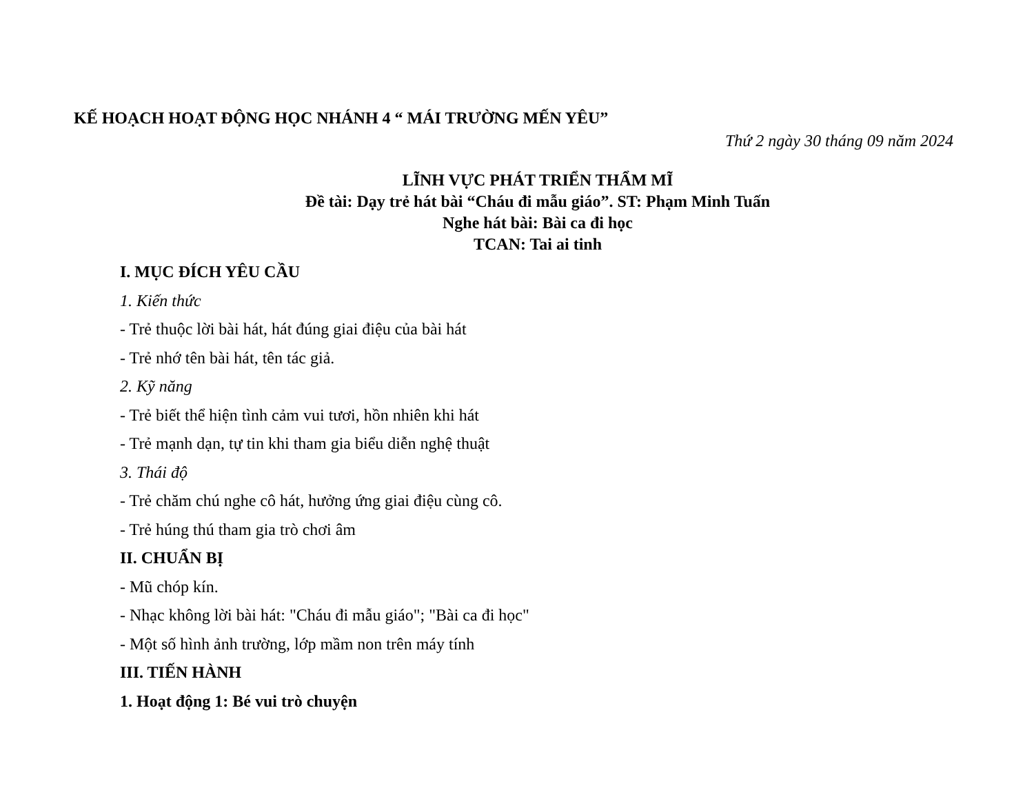KẾ HOẠCH HOẠT ĐỘNG HỌC NHÁNH 4 “ MÁI TRƯỜNG MẾN YÊU”
Thứ 2 ngày 30 tháng 09 năm 2024
LĨNH VỰC PHÁT TRIỂN THẨM MĨ
Đề tài: Dạy trẻ hát bài “Cháu đi mẫu giáo”. ST: Phạm Minh Tuấn
Nghe hát bài: Bài ca đi học
TCAN: Tai ai tinh
I. MỤC ĐÍCH YÊU CẦU
1. Kiến thức
- Trẻ thuộc lời bài hát, hát đúng giai điệu của bài hát
- Trẻ nhớ tên bài hát, tên tác giả.
2. Kỹ năng
- Trẻ biết thể hiện tình cảm vui tươi, hồn nhiên khi hát
- Trẻ mạnh dạn, tự tin khi tham gia biểu diễn nghệ thuật
3. Thái độ
- Trẻ chăm chú nghe cô hát, hưởng ứng giai điệu cùng cô.
- Trẻ húng thú tham gia trò chơi âm
II. CHUẨN BỊ
- Mũ chóp kín.
- Nhạc không lời bài hát: "Cháu đi mẫu giáo"; "Bài ca đi học"
- Một số hình ảnh trường, lớp mầm non trên máy tính
III. TIẾN HÀNH
1. Hoạt động 1: Bé vui trò chuyện